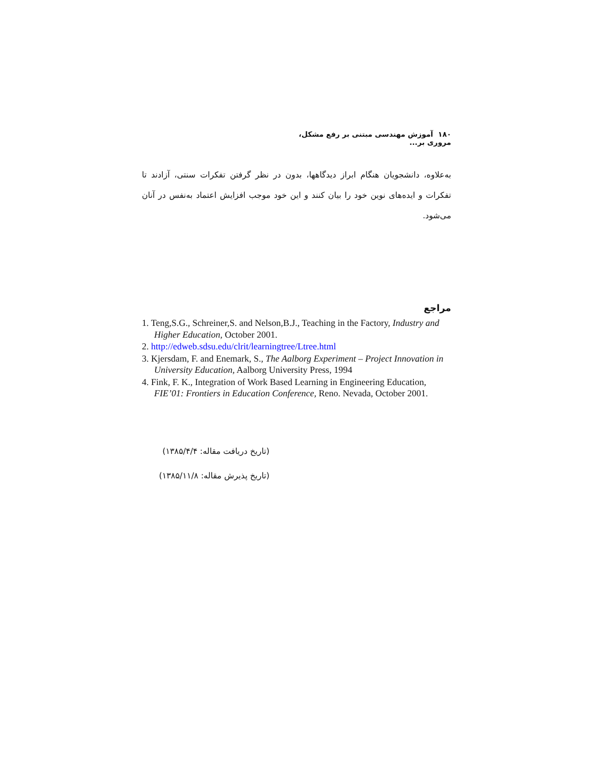۱۸۰ آموزش مهندسی مبتنی بر رفع مشکل، مروری بر...
به‌علاوه، دانشجویان هنگام ابراز دیدگاهها، بدون در نظر گرفتن تفکرات سنتی، آزادند تا تفکرات و ایده‌های نوین خود را بیان کنند و این خود موجب افزایش اعتماد به‌نفس در آنان می‌شود.
مراجع
1. Teng,S.G., Schreiner,S. and Nelson,B.J., Teaching in the Factory, Industry and Higher Education, October 2001.
2. http://edweb.sdsu.edu/clrit/learningtree/Ltree.html
3. Kjersdam, F. and Enemark, S., The Aalborg Experiment – Project Innovation in University Education, Aalborg University Press, 1994
4. Fink, F. K., Integration of Work Based Learning in Engineering Education, FIE’01: Frontiers in Education Conference, Reno. Nevada, October 2001.
(تاریخ دریافت مقاله: ۱۳۸۵/۴/۴)
(تاریخ پذیرش مقاله: ۱۳۸۵/۱۱/۸)